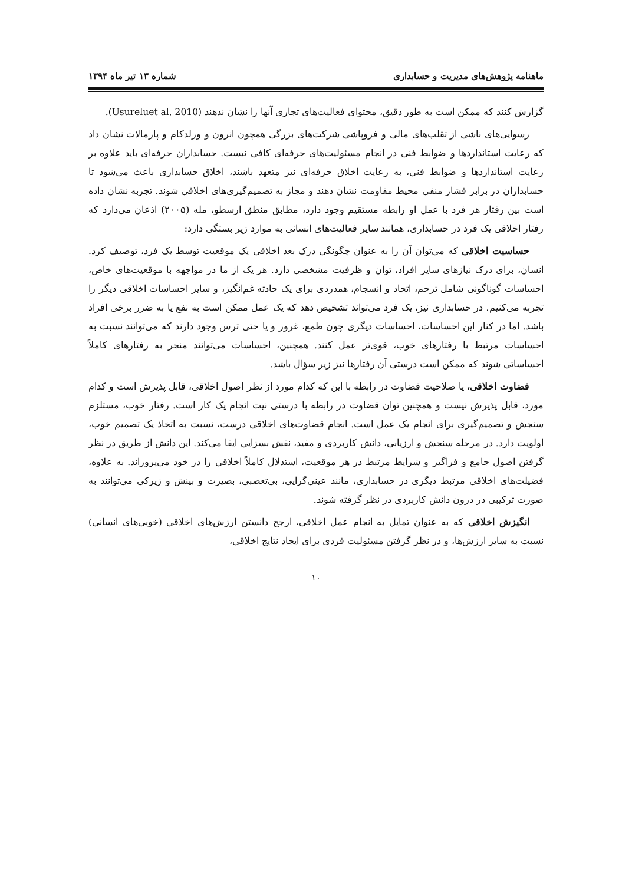ماهنامه پژوهش‌های مدیریت و حسابداری شماره ۱۳ تیر ماه ۱۳۹۴
گزارش کنند که ممکن است به طور دقیق، محتوای فعالیت‌های تجاری آنها را نشان ندهند (Usureluet al, 2010).
رسوایی‌های ناشی از تقلب‌های مالی و فروپاشی شرکت‌های بزرگی همچون انرون و ورلدکام و پارمالات نشان داد که رعایت استانداردها و ضوابط فنی در انجام مسئولیت‌های حرفه‌ای کافی نیست. حسابداران حرفه‌ای باید علاوه بر رعایت استانداردها و ضوابط فنی، به رعایت اخلاق حرفه‌ای نیز متعهد باشند، اخلاق حسابداری باعث می‌شود تا حسابداران در برابر فشار منفی محیط مقاومت نشان دهند و مجاز به تصمیم‌گیری‌های اخلاقی شوند. تجربه نشان داده است بین رفتار هر فرد با عمل او رابطه مستقیم وجود دارد، مطابق منطق ارسطو، مله (۲۰۰۵) اذعان می‌دارد که رفتار اخلاقی یک فرد در حسابداری، همانند سایر فعالیت‌های انسانی به موارد زیر بستگی دارد:
حساسیت اخلاقی که می‌توان آن را به عنوان چگونگی درک بعد اخلاقی یک موقعیت توسط یک فرد، توصیف کرد. انسان، برای درک نیازهای سایر افراد، توان و ظرفیت مشخصی دارد. هر یک از ما در مواجهه با موقعیت‌های خاص، احساسات گوناگونی شامل ترحم، اتحاد و انسجام، همدردی برای یک حادثه غم‌انگیز، و سایر احساسات اخلاقی دیگر را تجربه می‌کنیم. در حسابداری نیز، یک فرد می‌تواند تشخیص دهد که یک عمل ممکن است به نفع یا به ضرر برخی افراد باشد. اما در کنار این احساسات، احساسات دیگری چون طمع، غرور و یا حتی ترس وجود دارند که می‌توانند نسبت به احساسات مرتبط با رفتارهای خوب، قوی‌تر عمل کنند. همچنین، احساسات می‌توانند منجر به رفتارهای کاملاً احساساتی شوند که ممکن است درستی آن رفتارها نیز زیر سؤال باشد.
قضاوت اخلاقی، یا صلاحیت قضاوت در رابطه با این که کدام مورد از نظر اصول اخلاقی، قابل پذیرش است و کدام مورد، قابل پذیرش نیست و همچنین توان قضاوت در رابطه با درستی نیت انجام یک کار است. رفتار خوب، مستلزم سنجش و تصمیم‌گیری برای انجام یک عمل است. انجام قضاوت‌های اخلاقی درست، نسبت به اتخاذ یک تصمیم خوب، اولویت دارد. در مرحله سنجش و ارزیابی، دانش کاربردی و مفید، نقش بسزایی ایفا می‌کند. این دانش از طریق در نظر گرفتن اصول جامع و فراگیر و شرایط مرتبط در هر موقعیت، استدلال کاملاً اخلاقی را در خود می‌پروراند. به علاوه، فضیلت‌های اخلاقی مرتبط دیگری در حسابداری، مانند عینی‌گرایی، بی‌تعصبی، بصیرت و بینش و زیرکی می‌توانند به صورت ترکیبی در درون دانش کاربردی در نظر گرفته شوند.
انگیزش اخلاقی که به عنوان تمایل به انجام عمل اخلاقی، ارجح دانستن ارزش‌های اخلاقی (خوبی‌های انسانی) نسبت به سایر ارزش‌ها، و در نظر گرفتن مسئولیت فردی برای ایجاد نتایج اخلاقی،
۱۰